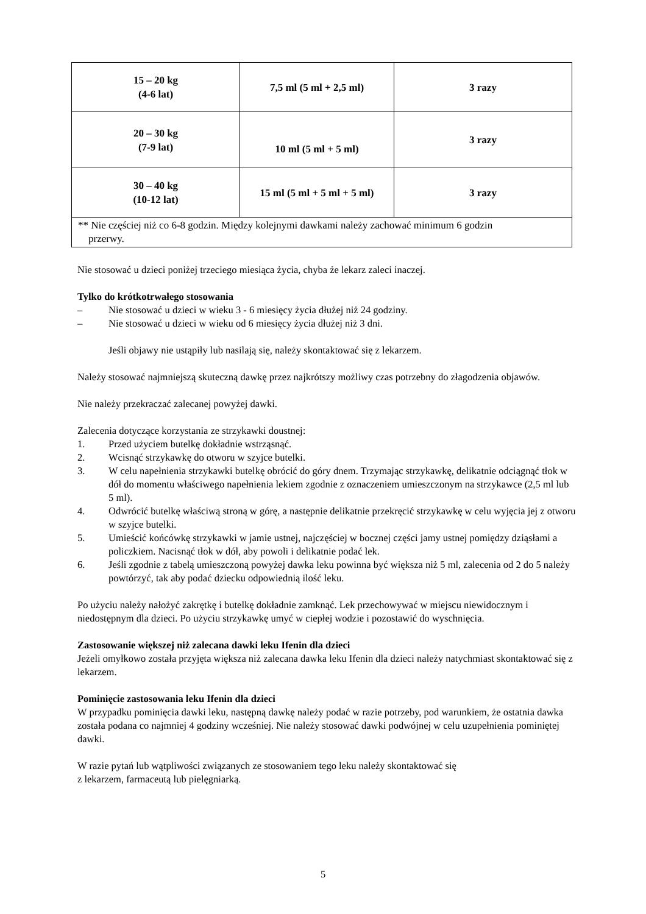| 15 – 20 kg (4-6 lat) | 7,5 ml (5 ml + 2,5 ml) | 3 razy |
| 20 – 30 kg (7-9 lat) | 10 ml (5 ml + 5 ml) | 3 razy |
| 30 – 40 kg (10-12 lat) | 15 ml (5 ml + 5 ml + 5 ml) | 3 razy |
| ** Nie częściej niż co 6-8 godzin. Między kolejnymi dawkami należy zachować minimum 6 godzin przerwy. | | |
Nie stosować u dzieci poniżej trzeciego miesiąca życia, chyba że lekarz zaleci inaczej.
Tylko do krótkotrwałego stosowania
– Nie stosować u dzieci w wieku 3 - 6 miesięcy życia dłużej niż 24 godziny.
– Nie stosować u dzieci w wieku od 6 miesięcy życia dłużej niż 3 dni.
Jeśli objawy nie ustąpiły lub nasilają się, należy skontaktować się z lekarzem.
Należy stosować najmniejszą skuteczną dawkę przez najkrótszy możliwy czas potrzebny do złagodzenia objawów.
Nie należy przekraczać zalecanej powyżej dawki.
Zalecenia dotyczące korzystania ze strzykawki doustnej:
1. Przed użyciem butelkę dokładnie wstrząsnąć.
2. Wcisnąć strzykawkę do otworu w szyjce butelki.
3. W celu napełnienia strzykawki butelkę obrócić do góry dnem. Trzymając strzykawkę, delikatnie odciągnąć tłok w dół do momentu właściwego napełnienia lekiem zgodnie z oznaczeniem umieszczonym na strzykawce (2,5 ml lub 5 ml).
4. Odwrócić butelkę właściwą stroną w górę, a następnie delikatnie przekręcić strzykawkę w celu wyjęcia jej z otworu w szyjce butelki.
5. Umieścić końcówkę strzykawki w jamie ustnej, najczęściej w bocznej części jamy ustnej pomiędzy dziąsłami a policzkiem. Nacisnąć tłok w dół, aby powoli i delikatnie podać lek.
6. Jeśli zgodnie z tabelą umieszczoną powyżej dawka leku powinna być większa niż 5 ml, zalecenia od 2 do 5 należy powtórzyć, tak aby podać dziecku odpowiednią ilość leku.
Po użyciu należy nałożyć zakrętkę i butelkę dokładnie zamknąć. Lek przechowywać w miejscu niewidocznym i niedostępnym dla dzieci. Po użyciu strzykawkę umyć w ciepłej wodzie i pozostawić do wyschnięcia.
Zastosowanie większej niż zalecana dawki leku Ifenin dla dzieci
Jeżeli omyłkowo została przyjęta większa niż zalecana dawka leku Ifenin dla dzieci należy natychmiast skontaktować się z lekarzem.
Pominięcie zastosowania leku Ifenin dla dzieci
W przypadku pominięcia dawki leku, następną dawkę należy podać w razie potrzeby, pod warunkiem, że ostatnia dawka została podana co najmniej 4 godziny wcześniej. Nie należy stosować dawki podwójnej w celu uzupełnienia pominiętej dawki.
W razie pytań lub wątpliwości związanych ze stosowaniem tego leku należy skontaktować się
z lekarzem, farmaceutą lub pielęgniarką.
5